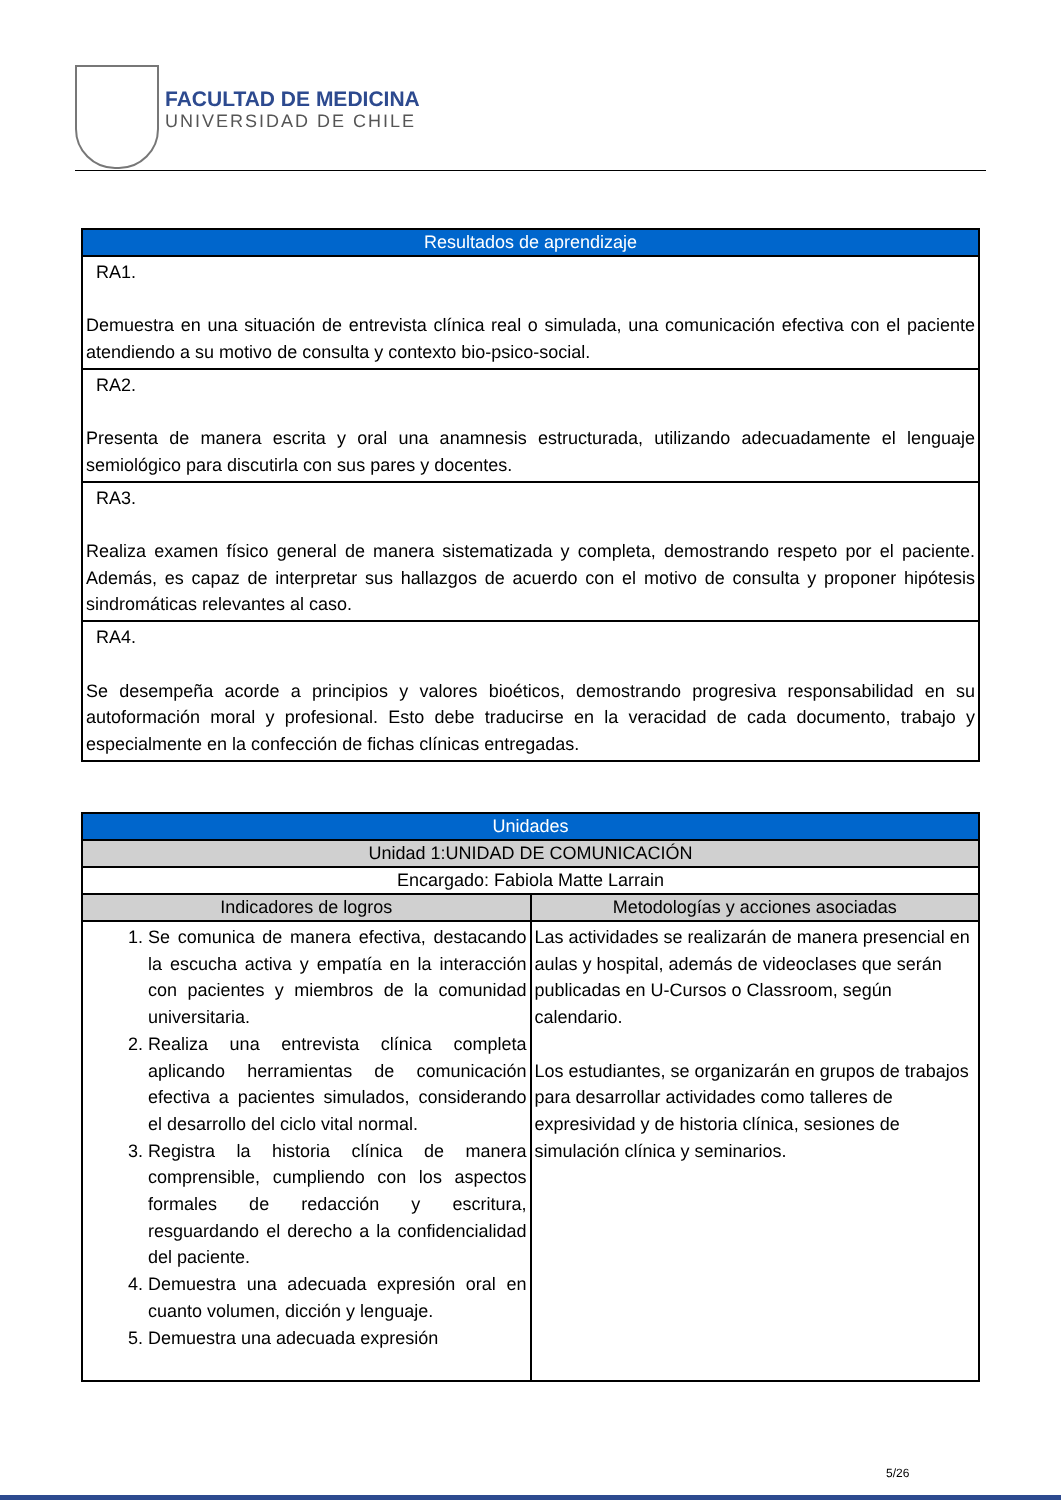FACULTAD DE MEDICINA
UNIVERSIDAD DE CHILE
| Resultados de aprendizaje |
| --- |
| RA1. Demuestra en una situación de entrevista clínica real o simulada, una comunicación efectiva con el paciente atendiendo a su motivo de consulta y contexto bio-psico-social. |
| RA2. Presenta de manera escrita y oral una anamnesis estructurada, utilizando adecuadamente el lenguaje semiológico para discutirla con sus pares y docentes. |
| RA3. Realiza examen físico general de manera sistematizada y completa, demostrando respeto por el paciente. Además, es capaz de interpretar sus hallazgos de acuerdo con el motivo de consulta y proponer hipótesis sindromáticas relevantes al caso. |
| RA4. Se desempeña acorde a principios y valores bioéticos, demostrando progresiva responsabilidad en su autoformación moral y profesional. Esto debe traducirse en la veracidad de cada documento, trabajo y especialmente en la confección de fichas clínicas entregadas. |
| Unidades | |
| --- | --- |
| Unidad 1:UNIDAD DE COMUNICACIÓN | |
| Encargado: Fabiola Matte Larrain | |
| Indicadores de logros | Metodologías y acciones asociadas |
| 1. Se comunica de manera efectiva, destacando la escucha activa y empatía en la interacción con pacientes y miembros de la comunidad universitaria. 2. Realiza una entrevista clínica completa aplicando herramientas de comunicación efectiva a pacientes simulados, considerando el desarrollo del ciclo vital normal. 3. Registra la historia clínica de manera comprensible, cumpliendo con los aspectos formales de redacción y escritura, resguardando el derecho a la confidencialidad del paciente. 4. Demuestra una adecuada expresión oral en cuanto volumen, dicción y lenguaje. 5. Demuestra una adecuada expresión | Las actividades se realizarán de manera presencial en aulas y hospital, además de videoclases que serán publicadas en U-Cursos o Classroom, según calendario. Los estudiantes, se organizarán en grupos de trabajos para desarrollar actividades como talleres de expresividad y de historia clínica, sesiones de simulación clínica y seminarios. |
5/26